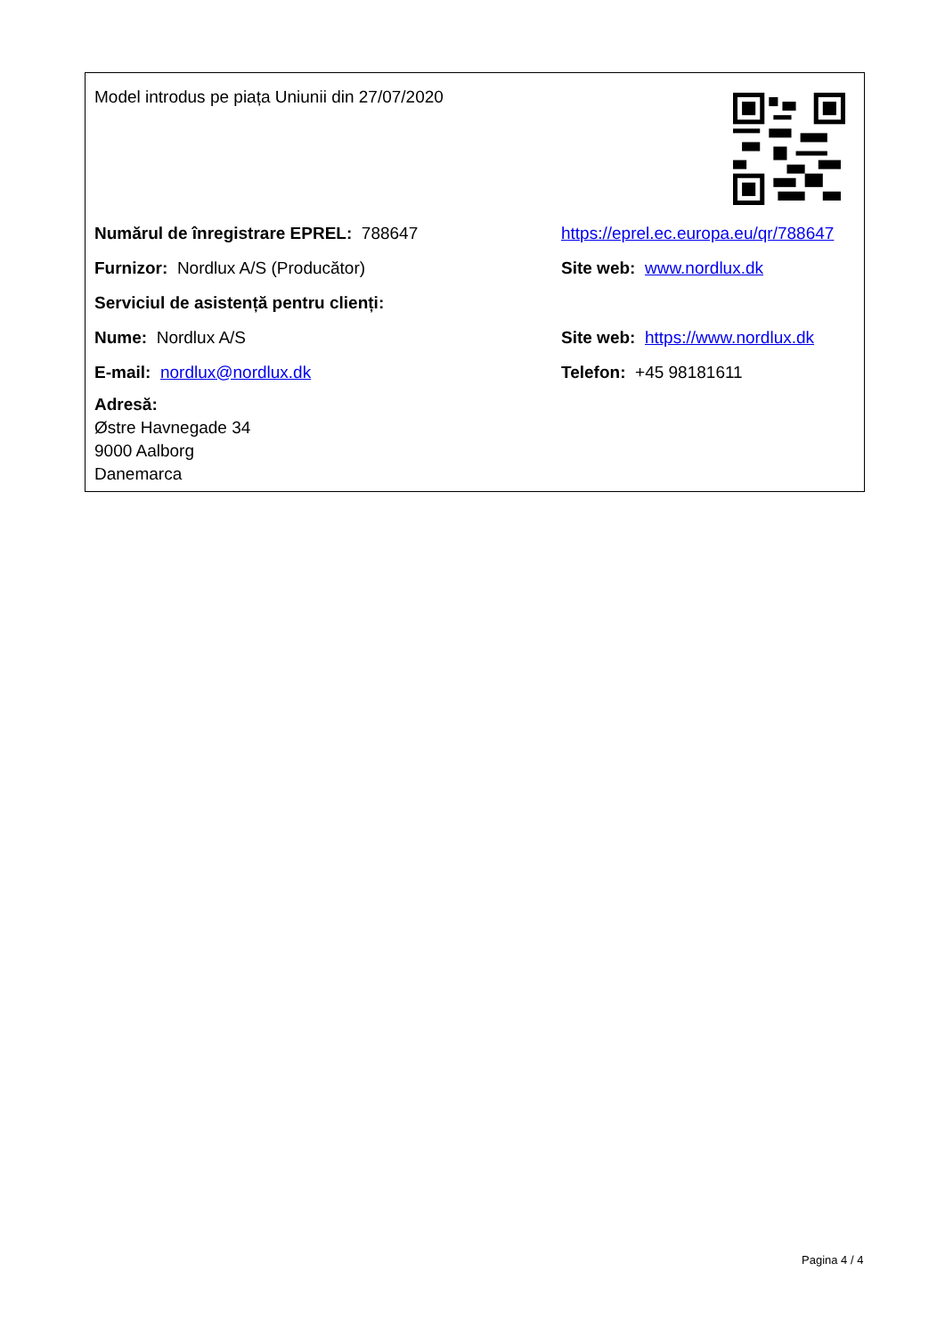Model introdus pe piața Uniunii din 27/07/2020
Numărul de înregistrare EPREL: 788647
https://eprel.ec.europa.eu/qr/788647
Furnizor: Nordlux A/S (Producător) Site web: www.nordlux.dk
Serviciul de asistență pentru clienți:
Nume: Nordlux A/S
Site web: https://www.nordlux.dk
E-mail: nordlux@nordlux.dk Telefon: +45 98181611
Adresă:
Østre Havnegade 34
9000 Aalborg
Danemarca
Pagina 4 / 4